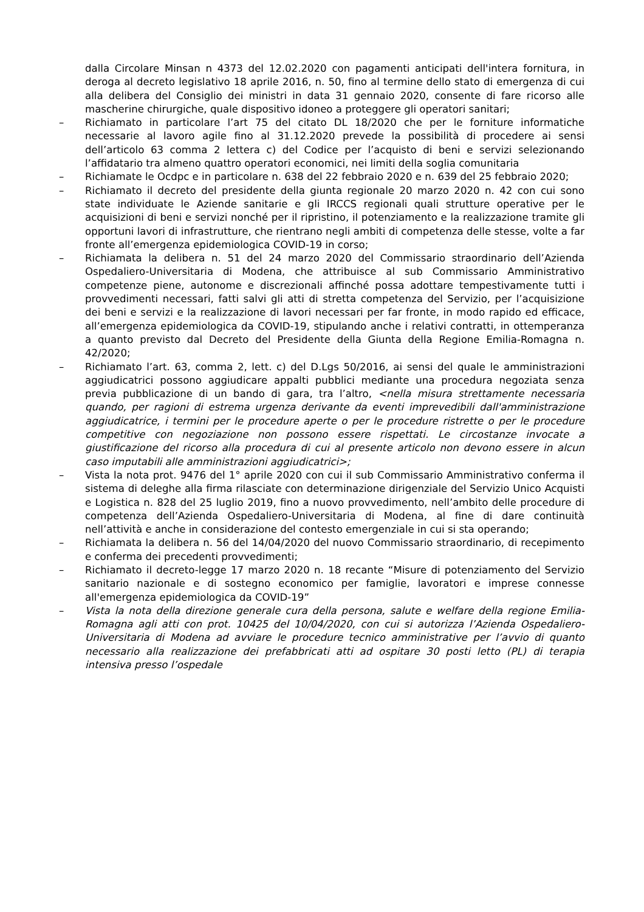dalla Circolare Minsan n 4373 del 12.02.2020 con pagamenti anticipati dell'intera fornitura, in deroga al decreto legislativo 18 aprile 2016, n. 50, fino al termine dello stato di emergenza di cui alla delibera del Consiglio dei ministri in data 31 gennaio 2020, consente di fare ricorso alle mascherine chirurgiche, quale dispositivo idoneo a proteggere gli operatori sanitari;
– Richiamato in particolare l’art 75 del citato DL 18/2020 che per le forniture informatiche necessarie al lavoro agile fino al 31.12.2020 prevede la possibilità di procedere ai sensi dell’articolo 63 comma 2 lettera c) del Codice per l’acquisto di beni e servizi selezionando l’affidatario tra almeno quattro operatori economici, nei limiti della soglia comunitaria
– Richiamate le Ocdpc e in particolare n. 638 del 22 febbraio 2020 e n. 639 del 25 febbraio 2020;
– Richiamato il decreto del presidente della giunta regionale 20 marzo 2020 n. 42 con cui sono state individuate le Aziende sanitarie e gli IRCCS regionali quali strutture operative per le acquisizioni di beni e servizi nonché per il ripristino, il potenziamento e la realizzazione tramite gli opportuni lavori di infrastrutture, che rientrano negli ambiti di competenza delle stesse, volte a far fronte all’emergenza epidemiologica COVID-19 in corso;
– Richiamata la delibera n. 51 del 24 marzo 2020 del Commissario straordinario dell’Azienda Ospedaliero-Universitaria di Modena, che attribuisce al sub Commissario Amministrativo competenze piene, autonome e discrezionali affinché possa adottare tempestivamente tutti i provvedimenti necessari, fatti salvi gli atti di stretta competenza del Servizio, per l’acquisizione dei beni e servizi e la realizzazione di lavori necessari per far fronte, in modo rapido ed efficace, all’emergenza epidemiologica da COVID-19, stipulando anche i relativi contratti, in ottemperanza a quanto previsto dal Decreto del Presidente della Giunta della Regione Emilia-Romagna n. 42/2020;
– Richiamato l’art. 63, comma 2, lett. c) del D.Lgs 50/2016, ai sensi del quale le amministrazioni aggiudicatrici possono aggiudicare appalti pubblici mediante una procedura negoziata senza previa pubblicazione di un bando di gara, tra l’altro, <nella misura strettamente necessaria quando, per ragioni di estrema urgenza derivante da eventi imprevedibili dall'amministrazione aggiudicatrice, i termini per le procedure aperte o per le procedure ristrette o per le procedure competitive con negoziazione non possono essere rispettati. Le circostanze invocate a giustificazione del ricorso alla procedura di cui al presente articolo non devono essere in alcun caso imputabili alle amministrazioni aggiudicatrici>;
– Vista la nota prot. 9476 del 1° aprile 2020 con cui il sub Commissario Amministrativo conferma il sistema di deleghe alla firma rilasciate con determinazione dirigenziale del Servizio Unico Acquisti e Logistica n. 828 del 25 luglio 2019, fino a nuovo provvedimento, nell’ambito delle procedure di competenza dell’Azienda Ospedaliero-Universitaria di Modena, al fine di dare continuità nell’attività e anche in considerazione del contesto emergenziale in cui si sta operando;
– Richiamata la delibera n. 56 del 14/04/2020 del nuovo Commissario straordinario, di recepimento e conferma dei precedenti provvedimenti;
– Richiamato il decreto-legge 17 marzo 2020 n. 18 recante “Misure di potenziamento del Servizio sanitario nazionale e di sostegno economico per famiglie, lavoratori e imprese connesse all'emergenza epidemiologica da COVID-19”
– Vista la nota della direzione generale cura della persona, salute e welfare della regione Emilia-Romagna agli atti con prot. 10425 del 10/04/2020, con cui si autorizza l’Azienda Ospedaliero-Universitaria di Modena ad avviare le procedure tecnico amministrative per l’avvio di quanto necessario alla realizzazione dei prefabbricati atti ad ospitare 30 posti letto (PL) di terapia intensiva presso l’ospedale